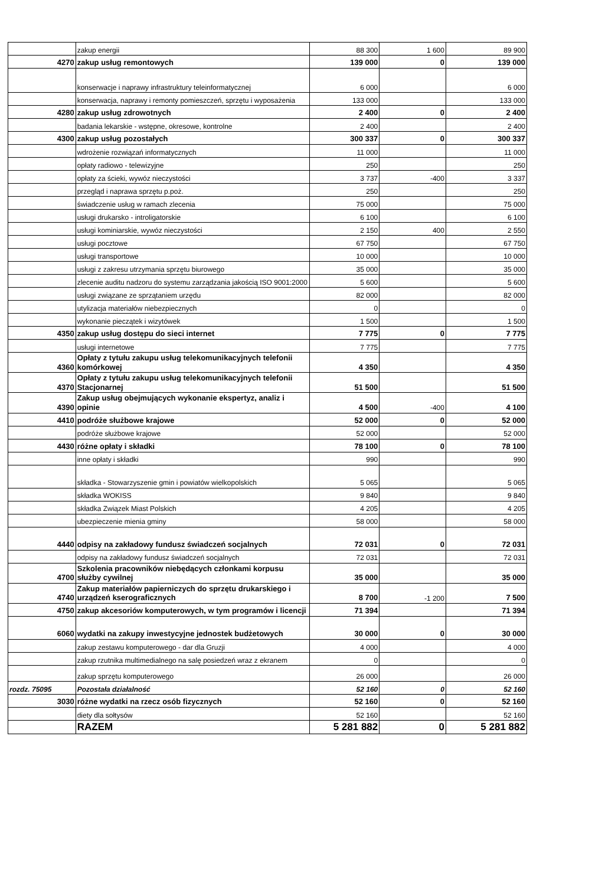| | zakup energii | 88 300 | 1 600 | 89 900 |
| 4270 | zakup usług remontowych | 139 000 | 0 | 139 000 |
| | konserwacje i naprawy infrastruktury teleinformatycznej | 6 000 | | 6 000 |
| | konserwacja, naprawy i remonty pomieszczeń, sprzętu i wyposażenia | 133 000 | | 133 000 |
| 4280 | zakup usług zdrowotnych | 2 400 | 0 | 2 400 |
| | badania lekarskie - wstępne, okresowe, kontrolne | 2 400 | | 2 400 |
| 4300 | zakup usług pozostałych | 300 337 | 0 | 300 337 |
| | wdrożenie rozwiązań informatycznych | 11 000 | | 11 000 |
| | opłaty radiowo - telewizyjne | 250 | | 250 |
| | opłaty za ścieki, wywóz nieczystości | 3 737 | -400 | 3 337 |
| | przegląd i naprawa sprzętu p.poż. | 250 | | 250 |
| | świadczenie usług w ramach zlecenia | 75 000 | | 75 000 |
| | usługi drukarsko - introligatorskie | 6 100 | | 6 100 |
| | usługi kominiarskie, wywóz nieczystości | 2 150 | 400 | 2 550 |
| | usługi pocztowe | 67 750 | | 67 750 |
| | usługi transportowe | 10 000 | | 10 000 |
| | usługi z zakresu utrzymania sprzętu biurowego | 35 000 | | 35 000 |
| | zlecenie auditu nadzoru do systemu zarządzania jakością ISO 9001:2000 | 5 600 | | 5 600 |
| | usługi związane ze sprzątaniem urzędu | 82 000 | | 82 000 |
| | utylizacja materiałów niebezpiecznych | 0 | | 0 |
| | wykonanie pieczątek i wizytówek | 1 500 | | 1 500 |
| 4350 | zakup usług dostępu do sieci internet | 7 775 | 0 | 7 775 |
| | usługi internetowe | 7 775 | | 7 775 |
| 4360 | Opłaty z tytułu zakupu usług telekomunikacyjnych telefonii komórkowej | 4 350 | | 4 350 |
| 4370 | Opłaty z tytułu zakupu usług telekomunikacyjnych telefonii Stacjonarnej | 51 500 | | 51 500 |
| 4390 | Zakup usług obejmujących wykonanie ekspertyz, analiz i opinie | 4 500 | -400 | 4 100 |
| 4410 | podróże służbowe krajowe | 52 000 | 0 | 52 000 |
| | podróże służbowe krajowe | 52 000 | | 52 000 |
| 4430 | różne opłaty i składki | 78 100 | 0 | 78 100 |
| | inne opłaty i składki | 990 | | 990 |
| | składka - Stowarzyszenie gmin i powiatów wielkopolskich | 5 065 | | 5 065 |
| | składka WOKISS | 9 840 | | 9 840 |
| | składka Związek Miast Polskich | 4 205 | | 4 205 |
| | ubezpieczenie mienia gminy | 58 000 | | 58 000 |
| 4440 | odpisy na zakładowy fundusz świadczeń socjalnych | 72 031 | 0 | 72 031 |
| | odpisy na zakładowy fundusz świadczeń socjalnych | 72 031 | | 72 031 |
| 4700 | Szkolenia pracowników niebędących członkami korpusu służby cywilnej | 35 000 | | 35 000 |
| 4740 | Zakup materiałów papierniczych do sprzętu drukarskiego i urządzeń kserograficznych | 8 700 | -1 200 | 7 500 |
| 4750 | zakup akcesoriów komputerowych, w tym programów i licencji | 71 394 | | 71 394 |
| 6060 | wydatki na zakupy inwestycyjne jednostek budżetowych | 30 000 | 0 | 30 000 |
| | zakup zestawu komputerowego - dar dla Gruzji | 4 000 | | 4 000 |
| | zakup rzutnika multimedialnego na salę posiedzeń wraz z ekranem | 0 | | 0 |
| | zakup sprzętu komputerowego | 26 000 | | 26 000 |
| rozdz. 75095 | Pozostała działalność | 52 160 | 0 | 52 160 |
| 3030 | różne wydatki na rzecz osób fizycznych | 52 160 | 0 | 52 160 |
| | diety dla sołtysów | 52 160 | | 52 160 |
| | RAZEM | 5 281 882 | 0 | 5 281 882 |